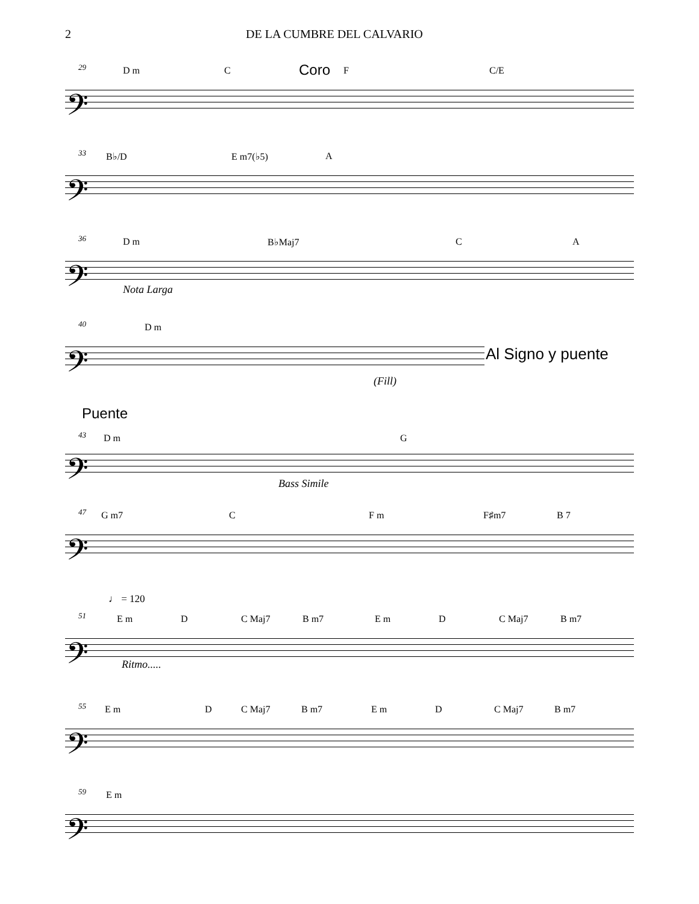2 DE LA CUMBRE DEL CALVARIO
29 D m C Coro F C/E
𝄢
33 B♭/D E m7(♭5) A
𝄢
36 D m B♭Maj7 C A
𝄢
Nota Larga
40 D m
𝄢 Al Signo y puente
(Fill)
Puente
43 D m G
𝄢
Bass Simile
47 G m7 C F m F♯m7 B 7
𝄢
♩ = 120
51
E m D C Maj7 B m7 E m D C Maj7 B m7
𝄢
Ritmo.....
55
E m D C Maj7 B m7 E m D C Maj7 B m7
𝄢
59 E m
𝄢